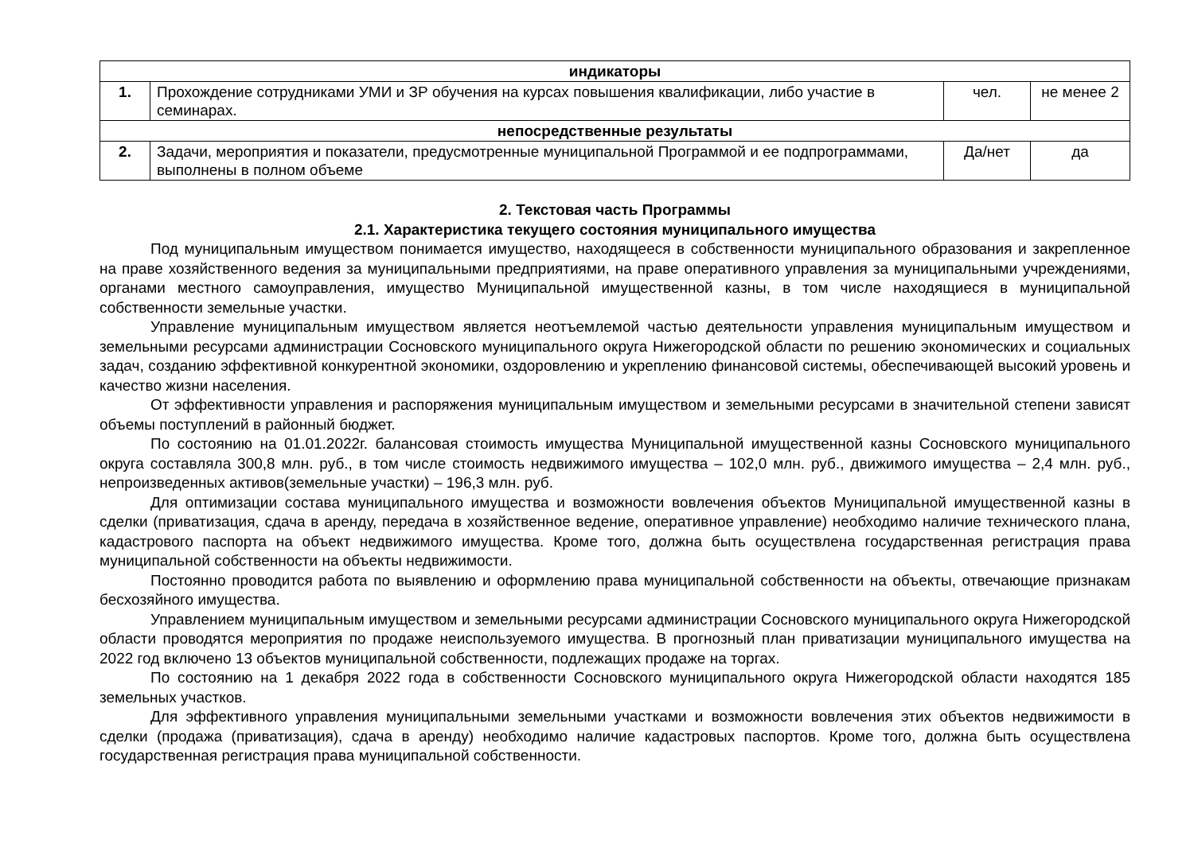| индикаторы | | | |
| 1. | Прохождение сотрудниками УМИ и ЗР обучения на курсах повышения квалификации, либо участие в семинарах. | чел. | не менее 2 |
| непосредственные результаты | | | |
| 2. | Задачи, мероприятия и показатели, предусмотренные муниципальной Программой и ее подпрограммами, выполнены в полном объеме | Да/нет | да |
2. Текстовая часть Программы
2.1. Характеристика текущего состояния муниципального имущества
Под муниципальным имуществом понимается имущество, находящееся в собственности муниципального образования и закрепленное на праве хозяйственного ведения за муниципальными предприятиями, на праве оперативного управления за муниципальными учреждениями, органами местного самоуправления, имущество Муниципальной имущественной казны, в том числе находящиеся в муниципальной собственности земельные участки.
Управление муниципальным имуществом является неотъемлемой частью деятельности управления муниципальным имуществом и земельными ресурсами администрации Сосновского муниципального округа Нижегородской области по решению экономических и социальных задач, созданию эффективной конкурентной экономики, оздоровлению и укреплению финансовой системы, обеспечивающей высокий уровень и качество жизни населения.
От эффективности управления и распоряжения муниципальным имуществом и земельными ресурсами в значительной степени зависят объемы поступлений в районный бюджет.
По состоянию на 01.01.2022г. балансовая стоимость имущества Муниципальной имущественной казны Сосновского муниципального округа составляла 300,8 млн. руб., в том числе стоимость недвижимого имущества – 102,0 млн. руб., движимого имущества – 2,4 млн. руб., непроизведенных активов(земельные участки) – 196,3 млн. руб.
Для оптимизации состава муниципального имущества и возможности вовлечения объектов Муниципальной имущественной казны в сделки (приватизация, сдача в аренду, передача в хозяйственное ведение, оперативное управление) необходимо наличие технического плана, кадастрового паспорта на объект недвижимого имущества. Кроме того, должна быть осуществлена государственная регистрация права муниципальной собственности на объекты недвижимости.
Постоянно проводится работа по выявлению и оформлению права муниципальной собственности на объекты, отвечающие признакам бесхозяйного имущества.
Управлением муниципальным имуществом и земельными ресурсами администрации Сосновского муниципального округа Нижегородской области проводятся мероприятия по продаже неиспользуемого имущества. В прогнозный план приватизации муниципального имущества на 2022 год включено 13 объектов муниципальной собственности, подлежащих продаже на торгах.
По состоянию на 1 декабря 2022 года в собственности Сосновского муниципального округа Нижегородской области находятся 185 земельных участков.
Для эффективного управления муниципальными земельными участками и возможности вовлечения этих объектов недвижимости в сделки (продажа (приватизация), сдача в аренду) необходимо наличие кадастровых паспортов. Кроме того, должна быть осуществлена государственная регистрация права муниципальной собственности.